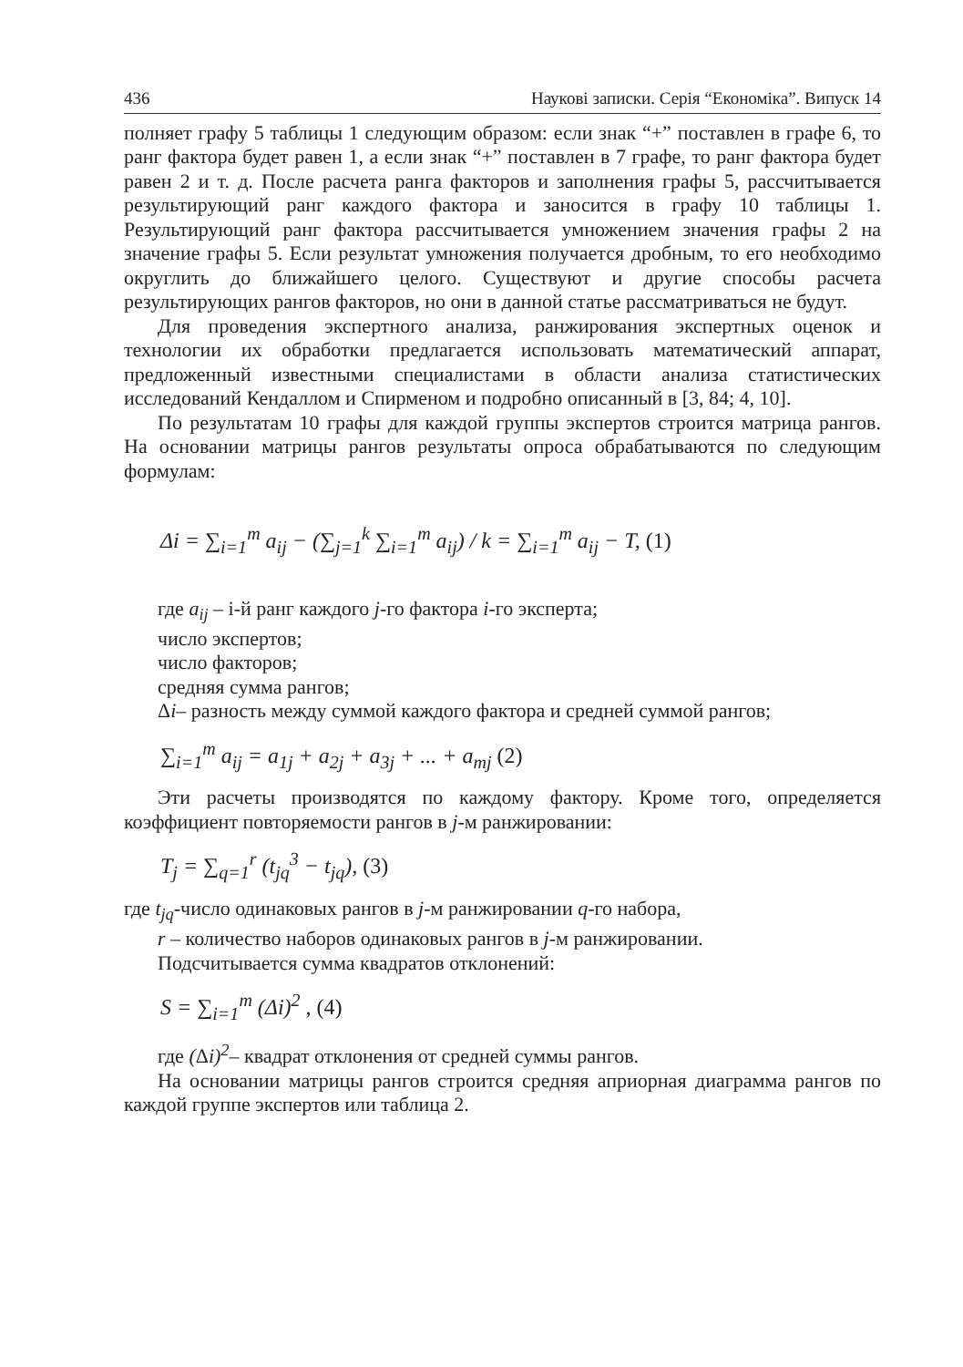436 Наукові записки. Серія “Економіка”. Випуск 14
полняет графу 5 таблицы 1 следующим образом: если знак “+” поставлен в графе 6, то ранг фактора будет равен 1, а если знак “+” поставлен в 7 графе, то ранг фактора будет равен 2 и т. д. После расчета ранга факторов и заполнения графы 5, рассчитывается результирующий ранг каждого фактора и заносится в графу 10 таблицы 1. Результирующий ранг фактора рассчитывается умножением значения графы 2 на значение графы 5. Если результат умножения получается дробным, то его необходимо округлить до ближайшего целого. Существуют и другие способы расчета результирующих рангов факторов, но они в данной статье рассматриваться не будут.
Для проведения экспертного анализа, ранжирования экспертных оценок и технологии их обработки предлагается использовать математический аппарат, предложенный известными специалистами в области анализа статистических исследований Кендаллом и Спирменом и подробно описанный в [3, 84; 4, 10].
По результатам 10 графы для каждой группы экспертов строится матрица рангов. На основании матрицы рангов результаты опроса обрабатываются по следующим формулам:
Δi = ∑<sub>i=1</sub><sup>m</sup> a<sub>ij</sub> − (∑<sub>j=1</sub><sup>k</sup> ∑<sub>i=1</sub><sup>m</sup> a<sub>ij</sub>) / k = ∑<sub>i=1</sub><sup>m</sup> a<sub>ij</sub> − T, (1)
где a<sub>ij</sub> – і-й ранг каждого j-го фактора i-го эксперта;
число экспертов;
число факторов;
средняя сумма рангов;
Δi– разность между суммой каждого фактора и средней суммой рангов;
∑<sub>i=1</sub><sup>m</sup> a<sub>ij</sub> = a<sub>1j</sub> + a<sub>2j</sub> + a<sub>3j</sub> + ... + a<sub>mj</sub> (2)
Эти расчеты производятся по каждому фактору. Кроме того, определяется коэффициент повторяемости рангов в j-м ранжировании:
T<sub>j</sub> = ∑<sub>q=1</sub><sup>r</sup> (t<sub>jq</sub><sup>3</sup> − t<sub>jq</sub>), (3)
где t<sub>jq</sub>-число одинаковых рангов в j-м ранжировании q-го набора,
r – количество наборов одинаковых рангов в j-м ранжировании.
Подсчитывается сумма квадратов отклонений:
S = ∑<sub>i=1</sub><sup>m</sup> (Δi)<sup>2</sup> , (4)
где (Δi)<sup>2</sup>– квадрат отклонения от средней суммы рангов.
На основании матрицы рангов строится средняя априорная диаграмма рангов по каждой группе экспертов или таблица 2.